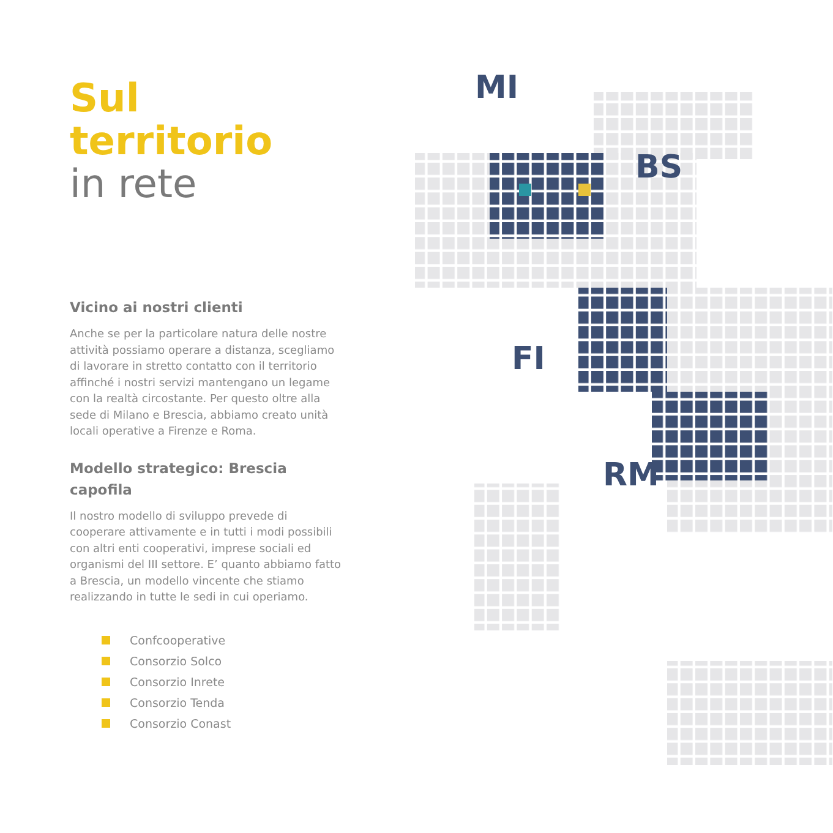Sul
territorio
in rete
Vicino ai nostri clienti
Anche se per la particolare natura delle nostre attività possiamo operare a distanza, scegliamo di lavorare in stretto contatto con il territorio affinché i nostri servizi mantengano un legame con la realtà circostante. Per questo oltre alla sede di Milano e Brescia, abbiamo creato unità locali operative a Firenze e Roma.
Modello strategico: Brescia capofila
Il nostro modello di sviluppo prevede di cooperare attivamente e in tutti i modi possibili con altri enti cooperativi, imprese sociali ed organismi del III settore. E’ quanto abbiamo fatto a Brescia, un modello vincente che stiamo realizzando in tutte le sedi in cui operiamo.
Confcooperative
Consorzio Solco
Consorzio Inrete
Consorzio Tenda
Consorzio Conast
MI
BS
FI
RM